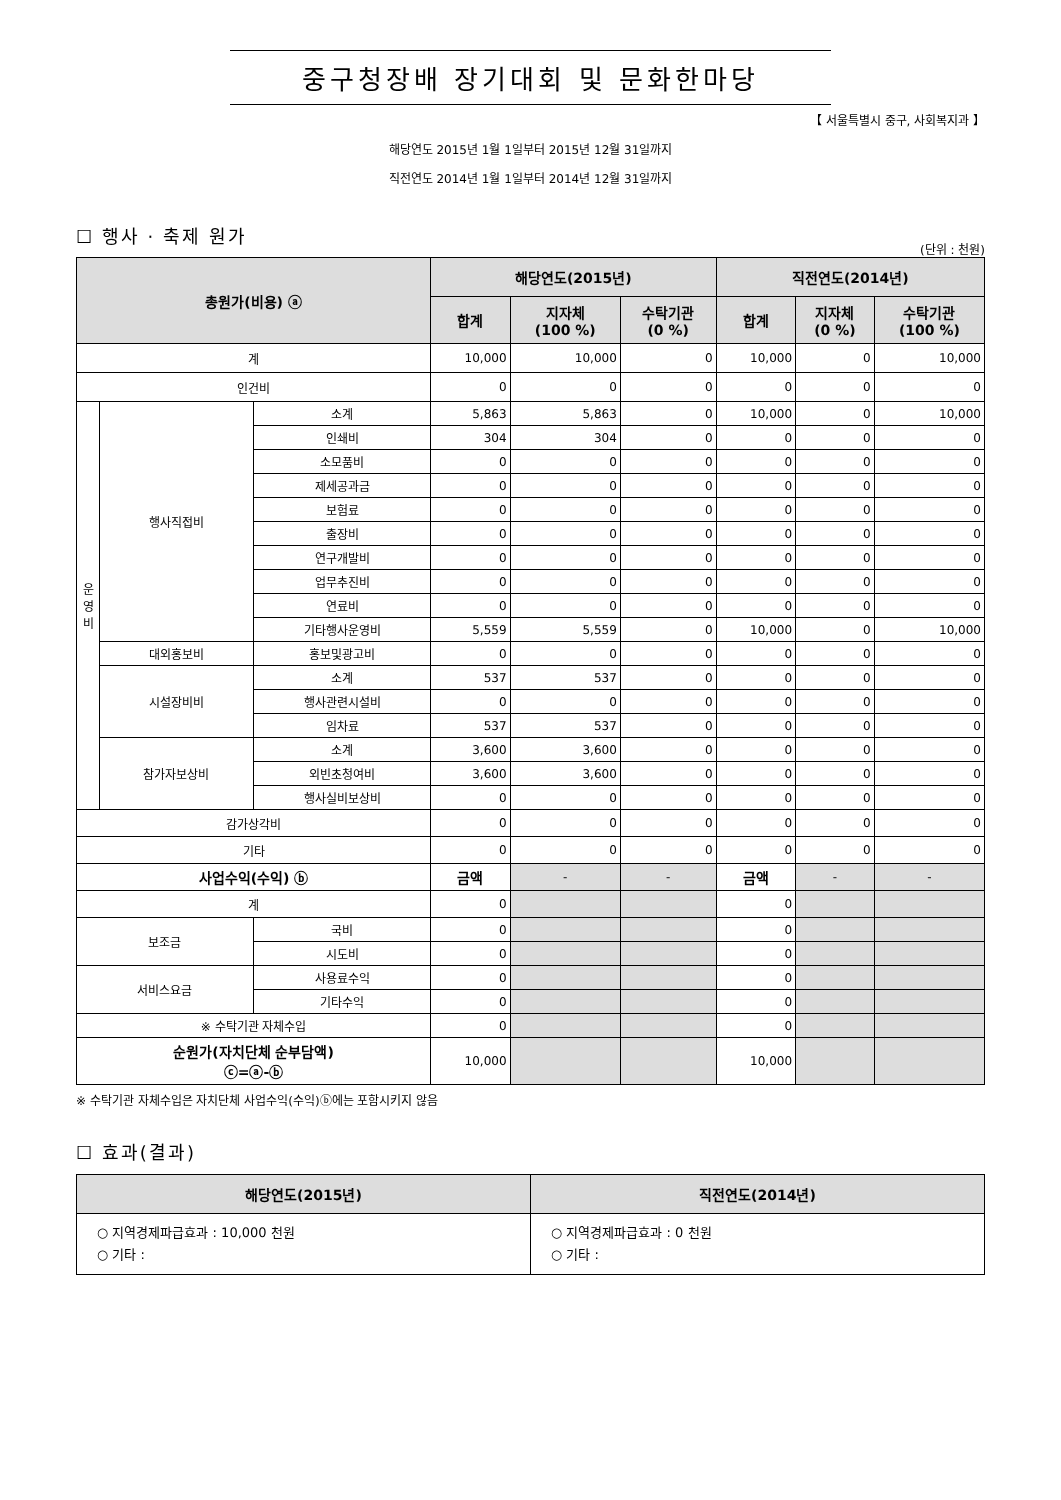중구청장배 장기대회 및 문화한마당
【 서울특별시 중구, 사회복지과 】
해당연도 2015년 1월 1일부터 2015년 12월 31일까지
직전연도 2014년 1월 1일부터 2014년 12월 31일까지
☐ 행사 · 축제 원가
(단위 : 천원)
| 총원가(비용) ⓐ | | | 해당연도(2015년) | | | 직전연도(2014년) | | |
| --- | --- | --- | --- | --- | --- | --- | --- | --- |
| | | | 합계 | 지자체 (100 %) | 수탁기관 (0 %) | 합계 | 지자체 (0 %) | 수탁기관 (100 %) |
| 계 | | | 10,000 | 10,000 | 0 | 10,000 | 0 | 10,000 |
| 인건비 | | | 0 | 0 | 0 | 0 | 0 | 0 |
| 운 영 비 | 행사직접비 | 소계 | 5,863 | 5,863 | 0 | 10,000 | 0 | 10,000 |
| | | 인쇄비 | 304 | 304 | 0 | 0 | 0 | 0 |
| | | 소모품비 | 0 | 0 | 0 | 0 | 0 | 0 |
| | | 제세공과금 | 0 | 0 | 0 | 0 | 0 | 0 |
| | | 보험료 | 0 | 0 | 0 | 0 | 0 | 0 |
| | | 출장비 | 0 | 0 | 0 | 0 | 0 | 0 |
| | | 연구개발비 | 0 | 0 | 0 | 0 | 0 | 0 |
| | | 업무추진비 | 0 | 0 | 0 | 0 | 0 | 0 |
| | | 연료비 | 0 | 0 | 0 | 0 | 0 | 0 |
| | | 기타행사운영비 | 5,559 | 5,559 | 0 | 10,000 | 0 | 10,000 |
| | 대외홍보비 | 홍보및광고비 | 0 | 0 | 0 | 0 | 0 | 0 |
| | 시설장비비 | 소계 | 537 | 537 | 0 | 0 | 0 | 0 |
| | | 행사관련시설비 | 0 | 0 | 0 | 0 | 0 | 0 |
| | | 임차료 | 537 | 537 | 0 | 0 | 0 | 0 |
| | 참가자보상비 | 소계 | 3,600 | 3,600 | 0 | 0 | 0 | 0 |
| | | 외빈초청여비 | 3,600 | 3,600 | 0 | 0 | 0 | 0 |
| | | 행사실비보상비 | 0 | 0 | 0 | 0 | 0 | 0 |
| 감가상각비 | | | 0 | 0 | 0 | 0 | 0 | 0 |
| 기타 | | | 0 | 0 | 0 | 0 | 0 | 0 |
| 사업수익(수익) ⓑ | | | 금액 | - | - | 금액 | - | - |
| 계 | | | 0 | | | 0 | | |
| 보조금 | | 국비 | 0 | | | 0 | | |
| | | 시도비 | 0 | | | 0 | | |
| 서비스요금 | | 사용료수익 | 0 | | | 0 | | |
| | | 기타수익 | 0 | | | 0 | | |
| ※ 수탁기관 자체수입 | | | 0 | | | 0 | | |
| 순원가(자치단체 순부담액) ⓒ=ⓐ-ⓑ | | | 10,000 | | | 10,000 | | |
※ 수탁기관 자체수입은 자치단체 사업수익(수익)ⓑ에는 포함시키지 않음
☐ 효과(결과)
| 해당연도(2015년) | 직전연도(2014년) |
| --- | --- |
| ○ 지역경제파급효과 : 10,000 천원 ○ 기타 : | ○ 지역경제파급효과 : 0 천원 ○ 기타 : |